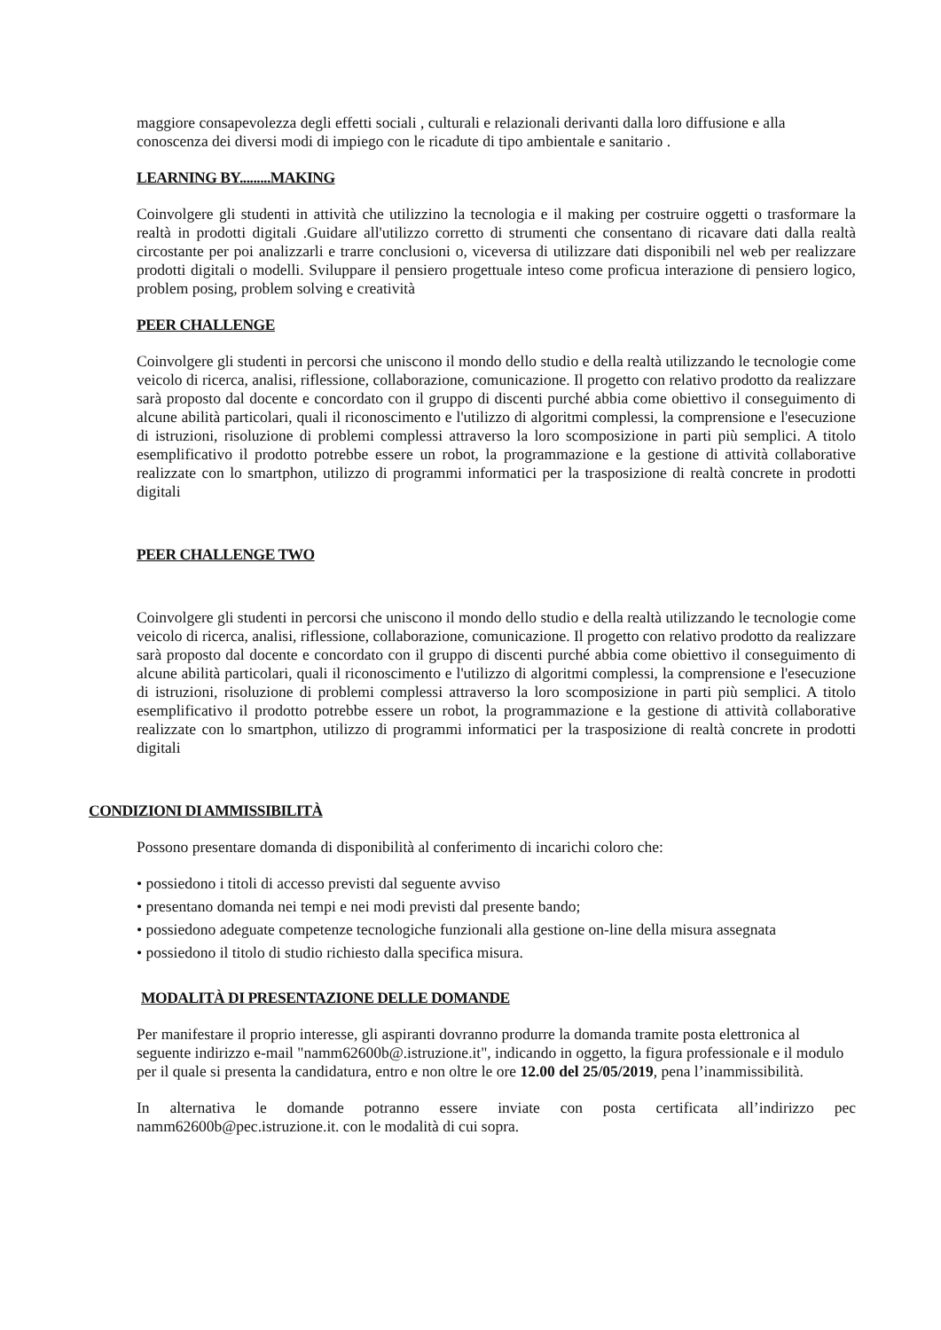maggiore consapevolezza degli effetti sociali , culturali e relazionali derivanti dalla loro diffusione e alla conoscenza dei diversi modi di impiego con le ricadute di tipo ambientale e sanitario .
LEARNING BY.........MAKING
Coinvolgere gli studenti in attività che utilizzino la tecnologia e il making per costruire oggetti o trasformare la realtà in prodotti digitali .Guidare all'utilizzo corretto di strumenti che consentano di ricavare dati dalla realtà circostante per poi analizzarli e trarre conclusioni o, viceversa di utilizzare dati disponibili nel web per realizzare prodotti digitali o modelli. Sviluppare il pensiero progettuale inteso come proficua interazione di pensiero logico, problem posing, problem solving e creatività
PEER CHALLENGE
Coinvolgere gli studenti in percorsi che uniscono il mondo dello studio e della realtà utilizzando le tecnologie come veicolo di ricerca, analisi, riflessione, collaborazione, comunicazione. Il progetto con relativo prodotto da realizzare sarà proposto dal docente e concordato con il gruppo di discenti purché abbia come obiettivo il conseguimento di alcune abilità particolari, quali il riconoscimento e l'utilizzo di algoritmi complessi, la comprensione e l'esecuzione di istruzioni, risoluzione di problemi complessi attraverso la loro scomposizione in parti più semplici. A titolo esemplificativo il prodotto potrebbe essere un robot, la programmazione e la gestione di attività collaborative realizzate con lo smartphon, utilizzo di programmi informatici per la trasposizione di realtà concrete in prodotti digitali
PEER CHALLENGE TWO
Coinvolgere gli studenti in percorsi che uniscono il mondo dello studio e della realtà utilizzando le tecnologie come veicolo di ricerca, analisi, riflessione, collaborazione, comunicazione. Il progetto con relativo prodotto da realizzare sarà proposto dal docente e concordato con il gruppo di discenti purché abbia come obiettivo il conseguimento di alcune abilità particolari, quali il riconoscimento e l'utilizzo di algoritmi complessi, la comprensione e l'esecuzione di istruzioni, risoluzione di problemi complessi attraverso la loro scomposizione in parti più semplici. A titolo esemplificativo il prodotto potrebbe essere un robot, la programmazione e la gestione di attività collaborative realizzate con lo smartphon, utilizzo di programmi informatici per la trasposizione di realtà concrete in prodotti digitali
CONDIZIONI DI AMMISSIBILITÀ
Possono presentare domanda di disponibilità al conferimento di incarichi coloro che:
• possiedono i titoli di accesso previsti dal seguente avviso
• presentano domanda nei tempi e nei modi previsti dal presente bando;
• possiedono adeguate competenze tecnologiche funzionali alla gestione on-line della misura assegnata
• possiedono il titolo di studio richiesto dalla specifica misura.
MODALITÀ DI PRESENTAZIONE DELLE DOMANDE
Per manifestare il proprio interesse, gli aspiranti dovranno produrre la domanda tramite posta elettronica al seguente indirizzo e-mail "namm62600b@.istruzione.it", indicando in oggetto, la figura professionale e il modulo per il quale si presenta la candidatura, entro e non oltre le ore 12.00 del 25/05/2019, pena l’inammissibilità.
In alternativa le domande potranno essere inviate con posta certificata all’indirizzo pec namm62600b@pec.istruzione.it. con le modalità di cui sopra.